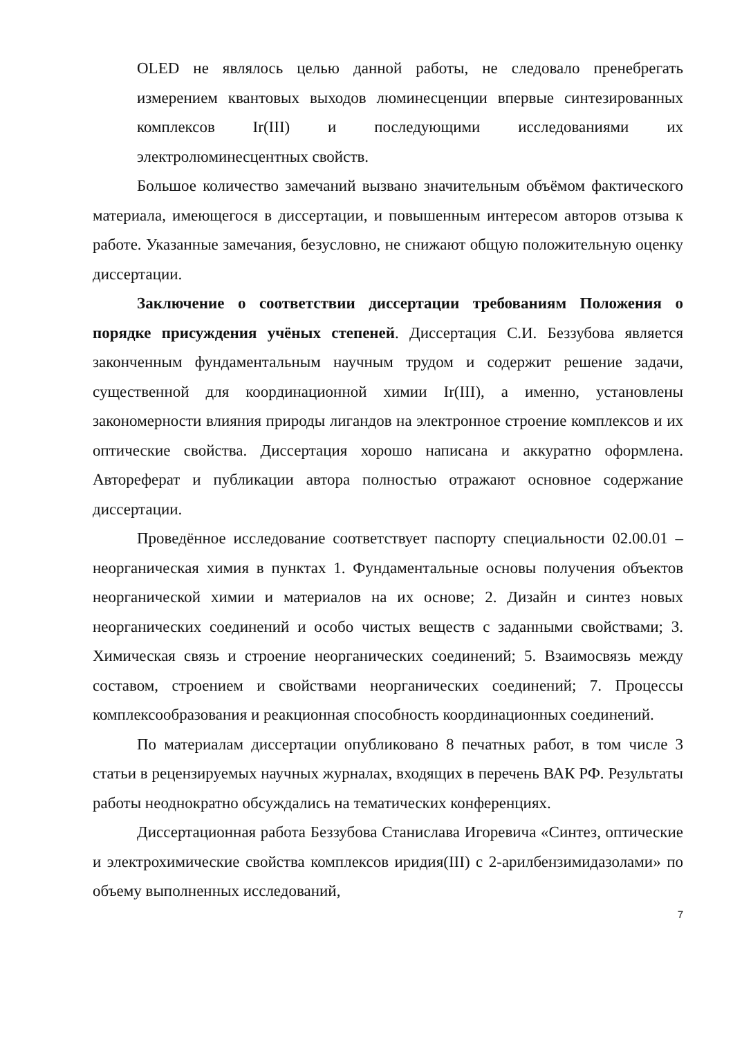OLED не являлось целью данной работы, не следовало пренебрегать измерением квантовых выходов люминесценции впервые синтезированных комплексов Ir(III) и последующими исследованиями их электролюминесцентных свойств.
Большое количество замечаний вызвано значительным объёмом фактического материала, имеющегося в диссертации, и повышенным интересом авторов отзыва к работе. Указанные замечания, безусловно, не снижают общую положительную оценку диссертации.
Заключение о соответствии диссертации требованиям Положения о порядке присуждения учёных степеней. Диссертация С.И. Беззубова является законченным фундаментальным научным трудом и содержит решение задачи, существенной для координационной химии Ir(III), а именно, установлены закономерности влияния природы лигандов на электронное строение комплексов и их оптические свойства. Диссертация хорошо написана и аккуратно оформлена. Автореферат и публикации автора полностью отражают основное содержание диссертации.
Проведённое исследование соответствует паспорту специальности 02.00.01 – неорганическая химия в пунктах 1. Фундаментальные основы получения объектов неорганической химии и материалов на их основе; 2. Дизайн и синтез новых неорганических соединений и особо чистых веществ с заданными свойствами; 3. Химическая связь и строение неорганических соединений; 5. Взаимосвязь между составом, строением и свойствами неорганических соединений; 7. Процессы комплексообразования и реакционная способность координационных соединений.
По материалам диссертации опубликовано 8 печатных работ, в том числе 3 статьи в рецензируемых научных журналах, входящих в перечень ВАК РФ. Результаты работы неоднократно обсуждались на тематических конференциях.
Диссертационная работа Беззубова Станислава Игоревича «Синтез, оптические и электрохимические свойства комплексов иридия(III) с 2-арилбензимидазолами» по объему выполненных исследований,
7